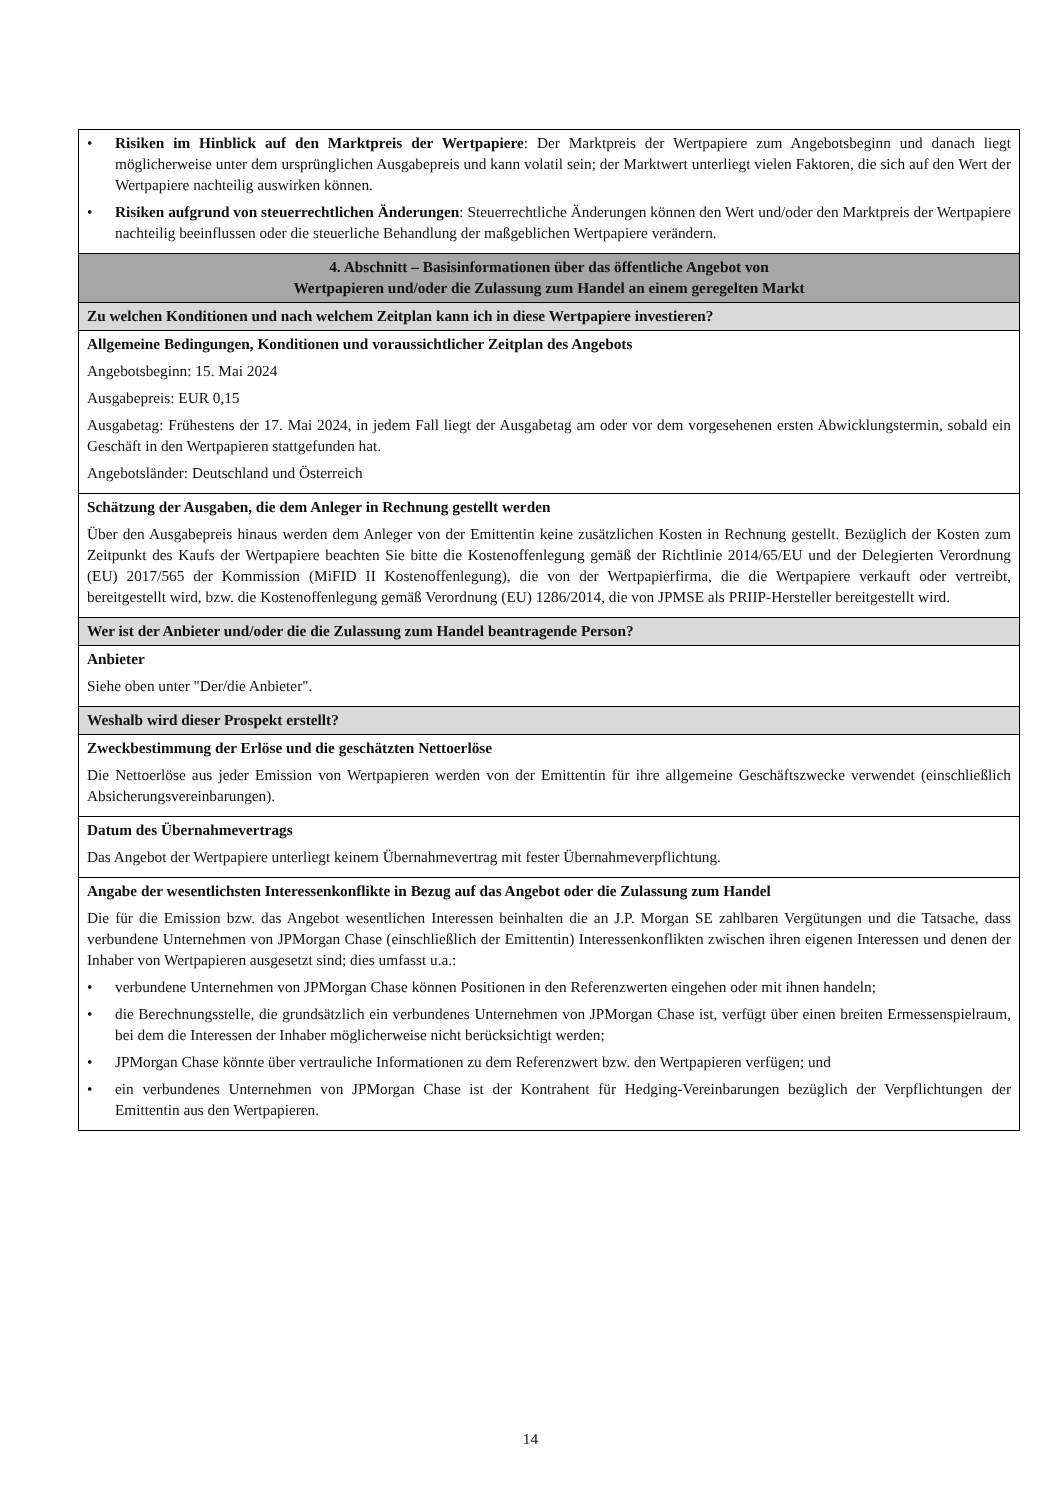| • Risiken im Hinblick auf den Marktpreis der Wertpapiere : Der Marktpreis der Wertpapiere zum Angebotsbeginn und danach liegt möglicherweise unter dem ursprünglichen Ausgabepreis und kann volatil sein; der Marktwert unterliegt vielen Faktoren, die sich auf den Wert der Wertpapiere nachteilig auswirken können. • Risiken aufgrund von steuerrechtlichen Änderungen : Steuerrechtliche Änderungen können den Wert und/oder den Marktpreis der Wertpapiere nachteilig beeinflussen oder die steuerliche Behandlung der maßgeblichen Wertpapiere verändern. |
| 4. Abschnitt – Basisinformationen über das öffentliche Angebot von Wertpapieren und/oder die Zulassung zum Handel an einem geregelten Markt |
| Zu welchen Konditionen und nach welchem Zeitplan kann ich in diese Wertpapiere investieren? |
| Allgemeine Bedingungen, Konditionen und voraussichtlicher Zeitplan des Angebots Angebotsbeginn: 15. Mai 2024 Ausgabepreis: EUR 0,15 Ausgabetag: Frühestens der 17. Mai 2024, in jedem Fall liegt der Ausgabetag am oder vor dem vorgesehenen ersten Abwicklungstermin, sobald ein Geschäft in den Wertpapieren stattgefunden hat. Angebotsländer: Deutschland und Österreich |
| Schätzung der Ausgaben, die dem Anleger in Rechnung gestellt werden Über den Ausgabepreis hinaus werden dem Anleger von der Emittentin keine zusätzlichen Kosten in Rechnung gestellt. Bezüglich der Kosten zum Zeitpunkt des Kaufs der Wertpapiere beachten Sie bitte die Kostenoffenlegung gemäß der Richtlinie 2014/65/EU und der Delegierten Verordnung (EU) 2017/565 der Kommission (MiFID II Kostenoffenlegung), die von der Wertpapierfirma, die die Wertpapiere verkauft oder vertreibt, bereitgestellt wird, bzw. die Kostenoffenlegung gemäß Verordnung (EU) 1286/2014, die von JPMSE als PRIIP-Hersteller bereitgestellt wird. |
| Wer ist der Anbieter und/oder die die Zulassung zum Handel beantragende Person? |
| Anbieter Siehe oben unter "Der/die Anbieter". |
| Weshalb wird dieser Prospekt erstellt? |
| Zweckbestimmung der Erlöse und die geschätzten Nettoerlöse Die Nettoerlöse aus jeder Emission von Wertpapieren werden von der Emittentin für ihre allgemeine Geschäftszwecke verwendet (einschließlich Absicherungsvereinbarungen). |
| Datum des Übernahmevertrags Das Angebot der Wertpapiere unterliegt keinem Übernahmevertrag mit fester Übernahmeverpflichtung. |
| Angabe der wesentlichsten Interessenkonflikte in Bezug auf das Angebot oder die Zulassung zum Handel Die für die Emission bzw. das Angebot wesentlichen Interessen beinhalten die an J.P. Morgan SE zahlbaren Vergütungen und die Tatsache, dass verbundene Unternehmen von JPMorgan Chase (einschließlich der Emittentin) Interessenkonflikten zwischen ihren eigenen Interessen und denen der Inhaber von Wertpapieren ausgesetzt sind; dies umfasst u.a.: • verbundene Unternehmen von JPMorgan Chase können Positionen in den Referenzwerten eingehen oder mit ihnen handeln; • die Berechnungsstelle, die grundsätzlich ein verbundenes Unternehmen von JPMorgan Chase ist, verfügt über einen breiten Ermessenspielraum, bei dem die Interessen der Inhaber möglicherweise nicht berücksichtigt werden; • JPMorgan Chase könnte über vertrauliche Informationen zu dem Referenzwert bzw. den Wertpapieren verfügen; und • ein verbundenes Unternehmen von JPMorgan Chase ist der Kontrahent für Hedging-Vereinbarungen bezüglich der Verpflichtungen der Emittentin aus den Wertpapieren. |
14